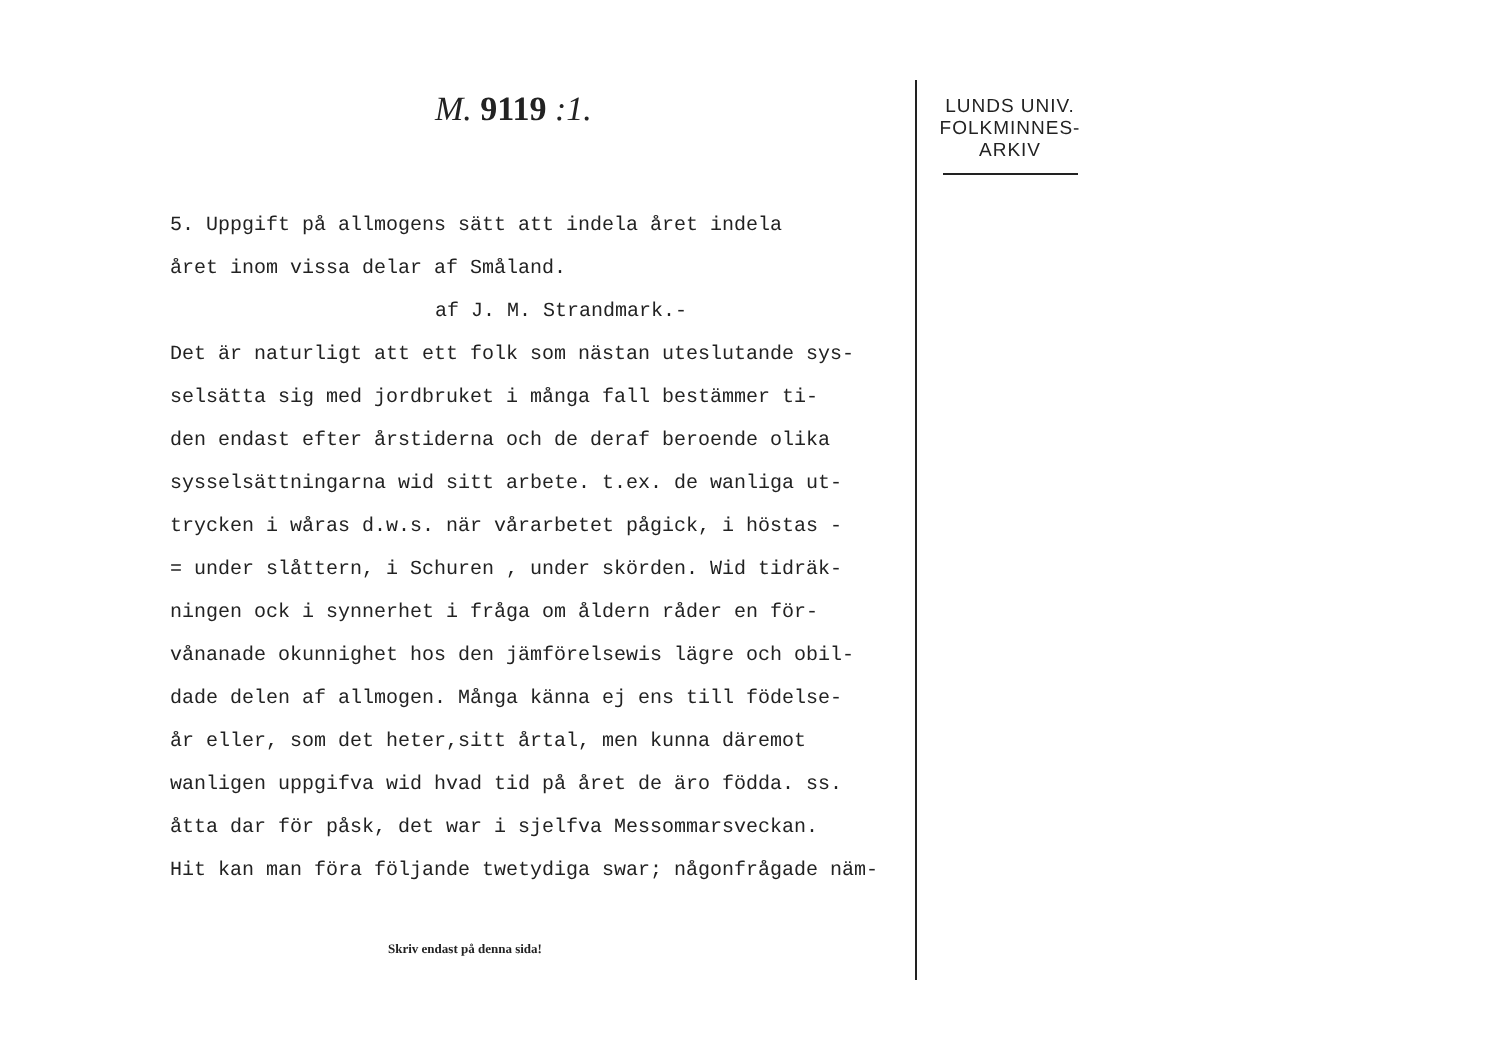M. 9119 :1.
5. Uppgift på allmogens sätt att indela året indela
året inom vissa delar af Småland.
af J. M. Strandmark.-
Det är naturligt att ett folk som nästan uteslutande sys-
selsätta sig med jordbruket i många fall bestämmer ti-
den endast efter årstiderna och de deraf beroende olika
sysselsättningarna wid sitt arbete. t.ex. de wanliga ut-
trycken i wåras d.w.s. när vårarbetet pågick, i höstas -
= under slåttern, i Schuren , under skörden. Wid tidräk-
ningen ock i synnerhet i fråga om åldern råder en för-
vånanade okunnighet hos den jämförelsewis lägre och obil-
dade delen af allmogen. Många känna ej ens till födelse-
år eller, som det heter,sitt årtal, men kunna däremot
wanligen uppgifva wid hvad tid på året de äro födda. ss.
åtta dar för påsk, det war i sjelfva Messommarsveckan.
Hit kan man föra följande twetydiga swar; någonfrågade näm-
Skriv endast på denna sida!
LUNDS UNIV.
FOLKMINNES-
ARKIV